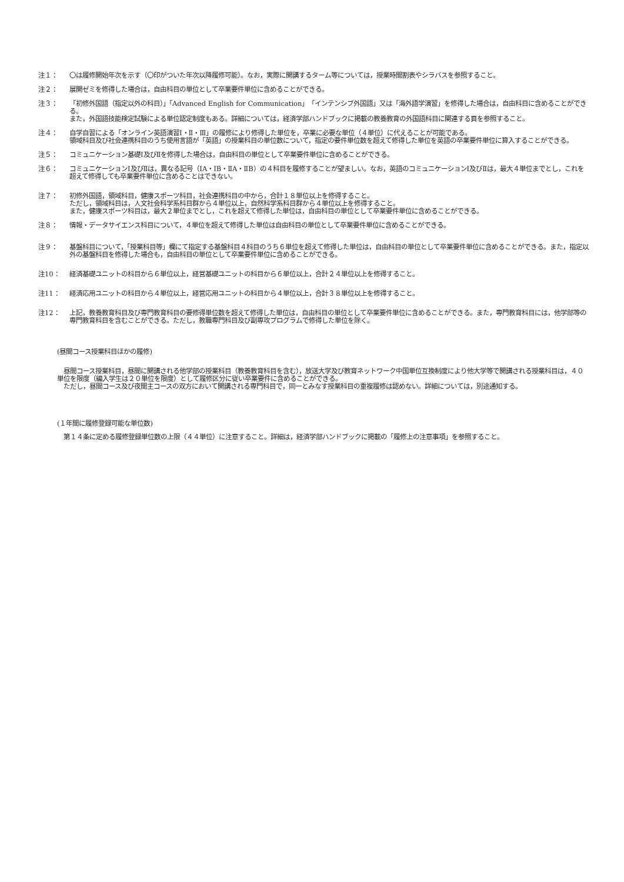注１： 〇は履修開始年次を示す（〇印がついた年次以降履修可能）。なお，実際に開講するターム等については，授業時間割表やシラバスを参照すること。
注２： 展開ゼミを修得した場合は，自由科目の単位として卒業要件単位に含めることができる。
注３： 「初修外国語（指定以外の科目）」「Advanced English for Communication」「インテンシブ外国語」又は「海外語学演習」を修得した場合は，自由科目に含めることができる。
また，外国語技能検定試験による単位認定制度もある。詳細については，経済学部ハンドブックに掲載の教養教育の外国語科目に関連する頁を参照すること。
注４： 自学自習による「オンライン英語演習Ⅰ・Ⅱ・Ⅲ」の履修により修得した単位を，卒業に必要な単位（４単位）に代えることが可能である。
領域科目及び社会連携科目のうち使用言語が「英語」の授業科目の単位数について，指定の要件単位数を超えて修得した単位を英語の卒業要件単位に算入することができる。
注５： コミュニケーション基礎Ⅰ及びⅡを修得した場合は，自由科目の単位として卒業要件単位に含めることができる。
注６： コミュニケーションⅠ及びⅡは，異なる記号（ⅠA・ⅠB・ⅡA・ⅡB）の４科目を履修することが望ましい。なお，英語のコミュニケーションⅠ及びⅡは，最大４単位までとし，これを超えて修得しても卒業要件単位に含めることはできない。
注７： 初修外国語，領域科目，健康スポーツ科目，社会連携科目の中から，合計１８単位以上を修得すること。
ただし，領域科目は，人文社会科学系科目群から４単位以上，自然科学系科目群から４単位以上を修得すること。
また，健康スポーツ科目は，最大２単位までとし，これを超えて修得した単位は，自由科目の単位として卒業要件単位に含めることができる。
注８： 情報・データサイエンス科目について，４単位を超えて修得した単位は自由科目の単位として卒業要件単位に含めることができる。
注９： 基盤科目について，「授業科目等」欄にて指定する基盤科目４科目のうち６単位を超えて修得した単位は，自由科目の単位として卒業要件単位に含めることができる。また，指定以外の基盤科目を修得した場合も，自由科目の単位として卒業要件単位に含めることができる。
注10： 経済基礎ユニットの科目から６単位以上，経営基礎ユニットの科目から６単位以上，合計２４単位以上を修得すること。
注11： 経済応用ユニットの科目から４単位以上，経営応用ユニットの科目から４単位以上，合計３８単位以上を修得すること。
注12： 上記，教養教育科目及び専門教育科目の要修得単位数を超えて修得した単位は，自由科目の単位として卒業要件単位に含めることができる。また，専門教育科目には，他学部等の専門教育科目を含むことができる。ただし，教職専門科目及び副専攻プログラムで修得した単位を除く。
(昼間コース授業科目ほかの履修)
　昼間コース授業科目，昼間に開講される他学部の授業科目（教養教育科目を含む），放送大学及び教育ネットワーク中国単位互換制度により他大学等で開講される授業科目は，４０単位を限度（編入学生は２０単位を限度）として履修区分に従い卒業要件に含めることができる。
　ただし，昼間コース及び夜間主コースの双方において開講される専門科目で，同一とみなす授業科目の重複履修は認めない。詳細については，別途通知する。
(１年間に履修登録可能な単位数)
　第１４条に定める履修登録単位数の上限（４４単位）に注意すること。詳細は，経済学部ハンドブックに掲載の「履修上の注意事項」を参照すること。